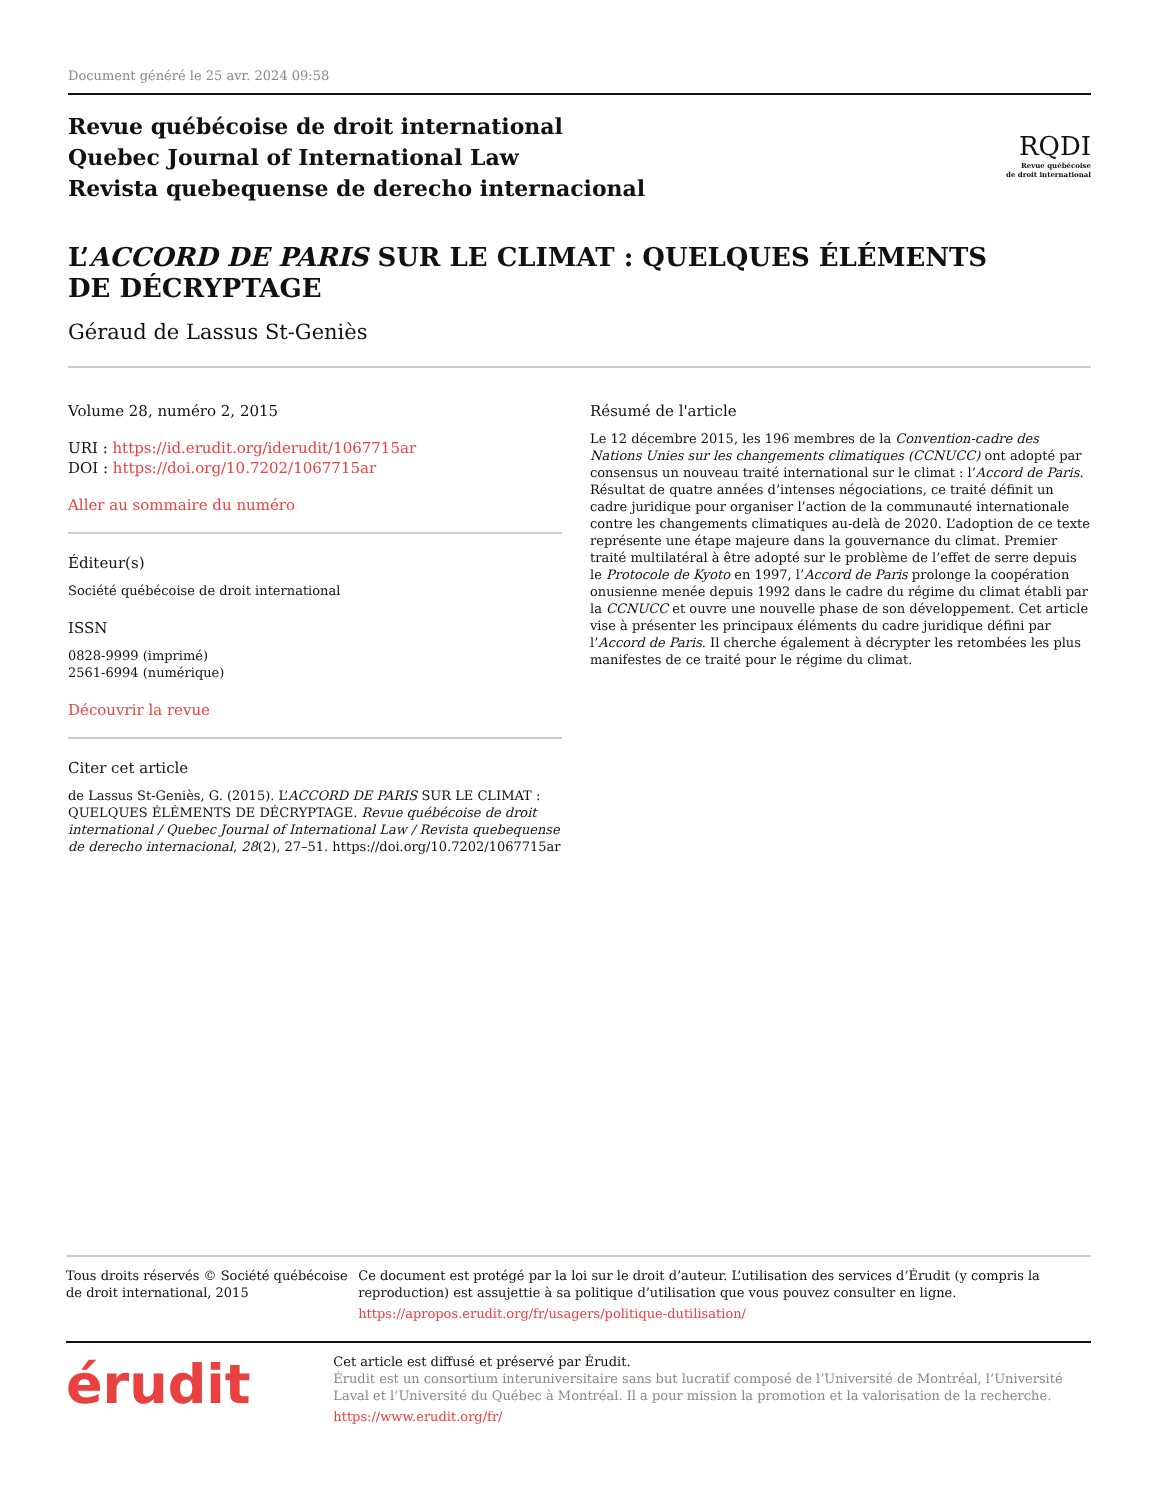Document généré le 25 avr. 2024 09:58
Revue québécoise de droit international
Quebec Journal of International Law
Revista quebequense de derecho internacional
RQDI
Revue québécoise
de droit international
L’ACCORD DE PARIS SUR LE CLIMAT : QUELQUES ÉLÉMENTS
DE DÉCRYPTAGE
Géraud de Lassus St-Geniès
Volume 28, numéro 2, 2015
URI : https://id.erudit.org/iderudit/1067715ar
DOI : https://doi.org/10.7202/1067715ar
Aller au sommaire du numéro
Éditeur(s)
Société québécoise de droit international
ISSN
0828-9999 (imprimé)
2561-6994 (numérique)
Découvrir la revue
Citer cet article
de Lassus St-Geniès, G. (2015). L’ACCORD DE PARIS SUR LE CLIMAT : QUELQUES ÉLÉMENTS DE DÉCRYPTAGE. Revue québécoise de droit international / Quebec Journal of International Law / Revista quebequense de derecho internacional, 28(2), 27–51. https://doi.org/10.7202/1067715ar
Résumé de l'article
Le 12 décembre 2015, les 196 membres de la Convention-cadre des Nations Unies sur les changements climatiques (CCNUCC) ont adopté par consensus un nouveau traité international sur le climat : l’Accord de Paris. Résultat de quatre années d’intenses négociations, ce traité définit un cadre juridique pour organiser l’action de la communauté internationale contre les changements climatiques au-delà de 2020. L’adoption de ce texte représente une étape majeure dans la gouvernance du climat. Premier traité multilatéral à être adopté sur le problème de l’effet de serre depuis le Protocole de Kyoto en 1997, l’Accord de Paris prolonge la coopération onusienne menée depuis 1992 dans le cadre du régime du climat établi par la CCNUCC et ouvre une nouvelle phase de son développement. Cet article vise à présenter les principaux éléments du cadre juridique défini par l’Accord de Paris. Il cherche également à décrypter les retombées les plus manifestes de ce traité pour le régime du climat.
Tous droits réservés © Société québécoise de droit international, 2015
Ce document est protégé par la loi sur le droit d’auteur. L’utilisation des services d’Érudit (y compris la reproduction) est assujettie à sa politique d’utilisation que vous pouvez consulter en ligne.
https://apropos.erudit.org/fr/usagers/politique-dutilisation/
érudit
Cet article est diffusé et préservé par Érudit.
Érudit est un consortium interuniversitaire sans but lucratif composé de l’Université de Montréal, l’Université Laval et l’Université du Québec à Montréal. Il a pour mission la promotion et la valorisation de la recherche.
https://www.erudit.org/fr/